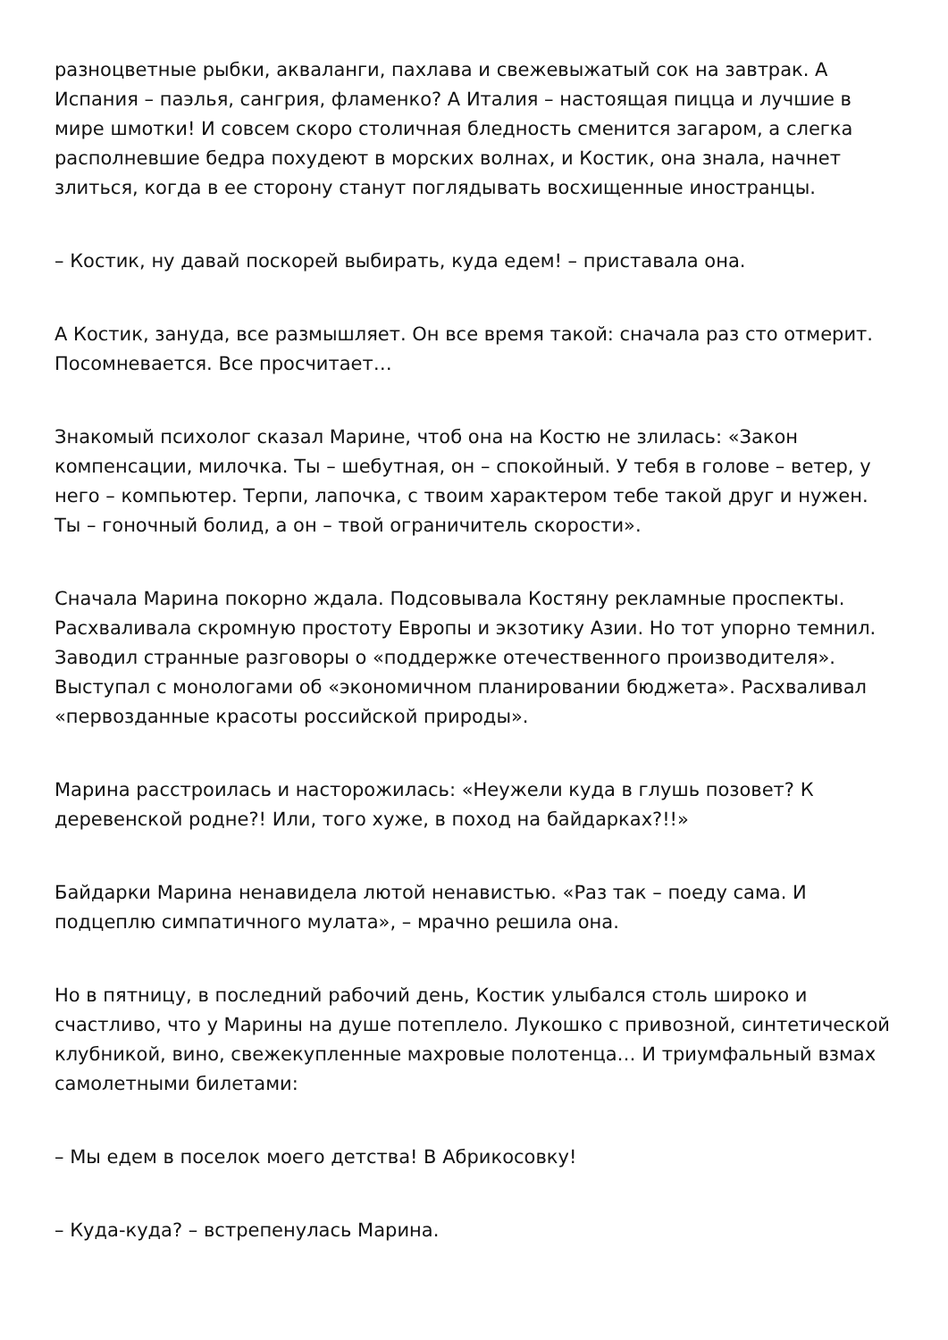разноцветные рыбки, акваланги, пахлава и свежевыжатый сок на завтрак. А Испания – паэлья, сангрия, фламенко? А Италия – настоящая пицца и лучшие в мире шмотки! И совсем скоро столичная бледность сменится загаром, а слегка располневшие бедра похудеют в морских волнах, и Костик, она знала, начнет злиться, когда в ее сторону станут поглядывать восхищенные иностранцы.
– Костик, ну давай поскорей выбирать, куда едем! – приставала она.
А Костик, зануда, все размышляет. Он все время такой: сначала раз сто отмерит. Посомневается. Все просчитает…
Знакомый психолог сказал Марине, чтоб она на Костю не злилась: «Закон компенсации, милочка. Ты – шебутная, он – спокойный. У тебя в голове – ветер, у него – компьютер. Терпи, лапочка, с твоим характером тебе такой друг и нужен. Ты – гоночный болид, а он – твой ограничитель скорости».
Сначала Марина покорно ждала. Подсовывала Костяну рекламные проспекты. Расхваливала скромную простоту Европы и экзотику Азии. Но тот упорно темнил. Заводил странные разговоры о «поддержке отечественного производителя». Выступал с монологами об «экономичном планировании бюджета». Расхваливал «первозданные красоты российской природы».
Марина расстроилась и насторожилась: «Неужели куда в глушь позовет? К деревенской родне?! Или, того хуже, в поход на байдарках?!!»
Байдарки Марина ненавидела лютой ненавистью. «Раз так – поеду сама. И подцеплю симпатичного мулата», – мрачно решила она.
Но в пятницу, в последний рабочий день, Костик улыбался столь широко и счастливо, что у Марины на душе потеплело. Лукошко с привозной, синтетической клубникой, вино, свежекупленные махровые полотенца… И триумфальный взмах самолетными билетами:
– Мы едем в поселок моего детства! В Абрикосовку!
– Куда-куда? – встрепенулась Марина.